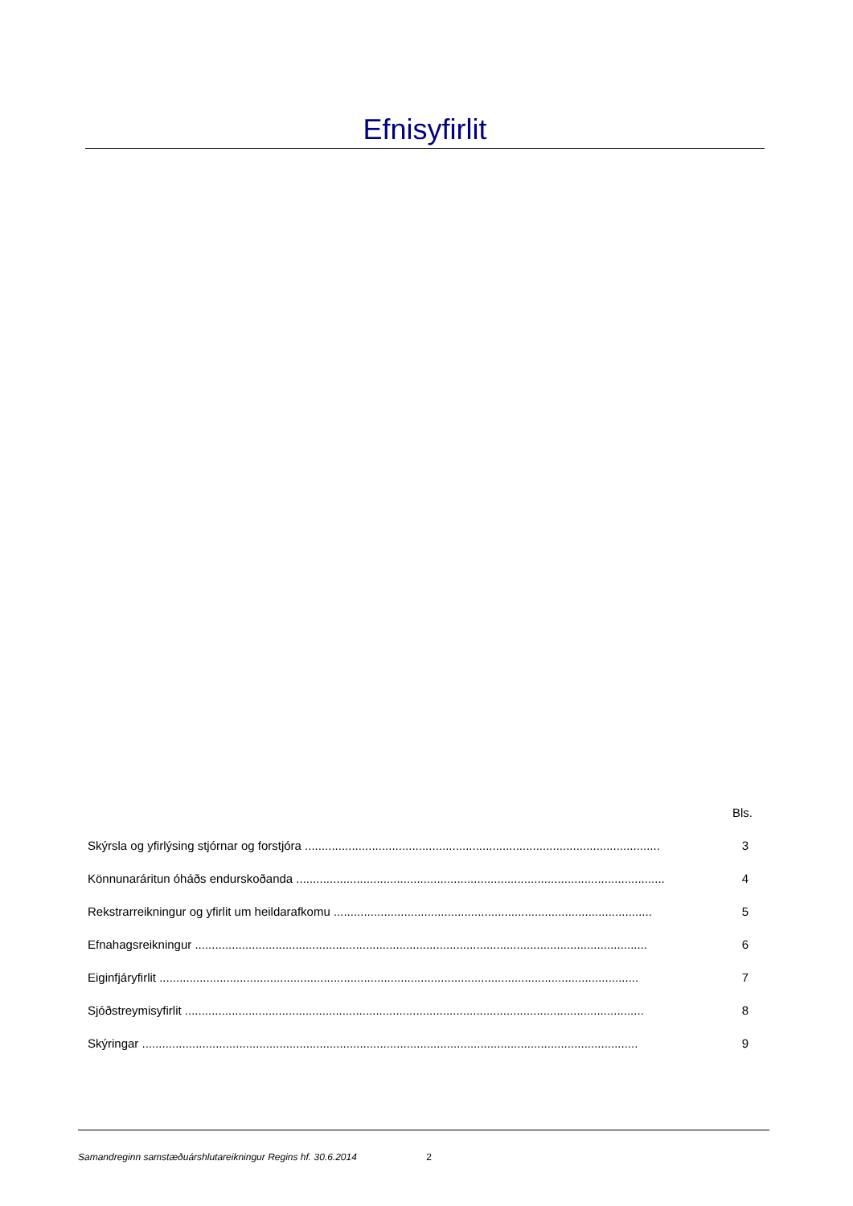Efnisyfirlit
Bls.
Skýrsla og yfirlýsing stjórnar og forstjóra .......................................................................................................... 3
Könnunaráritun óháðs endurskoðanda .............................................................................................................. 4
Rekstrarreikningur og yfirlit um heildarafkomu ............................................................................................... 5
Efnahagsreikningur ....................................................................................................................................... 6
Eiginfjáryfirlit ............................................................................................................................................... 7
Sjóðstreymisyfirlit ......................................................................................................................................... 8
Skýringar .................................................................................................................................................... 9
Samandreginn samstæðuárshlutareikningur Regins hf. 30.6.2014 2